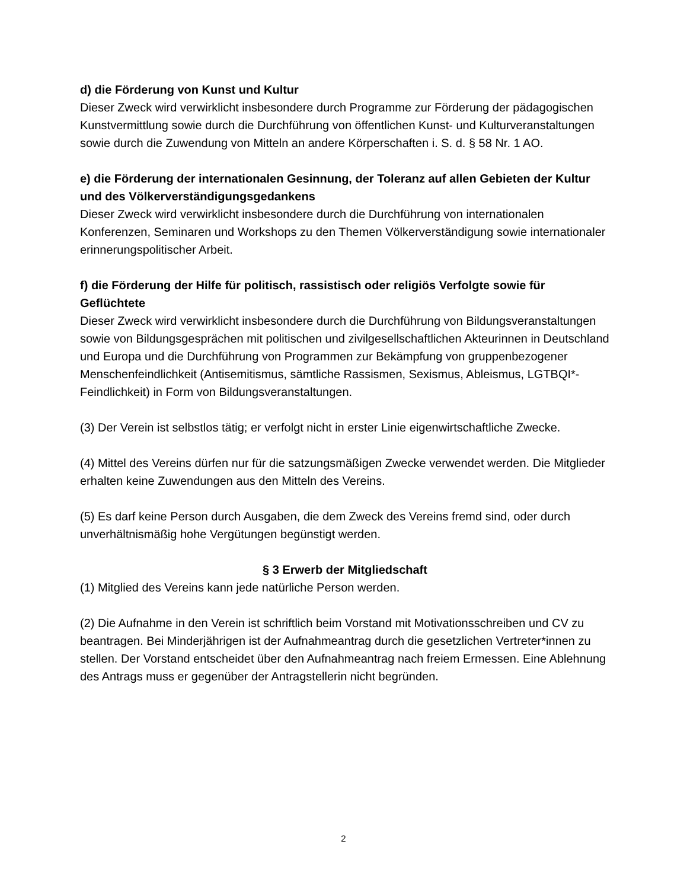d) die Förderung von Kunst und Kultur
Dieser Zweck wird verwirklicht insbesondere durch Programme zur Förderung der pädagogischen Kunstvermittlung sowie durch die Durchführung von öffentlichen Kunst- und Kulturveranstaltungen sowie durch die Zuwendung von Mitteln an andere Körperschaften i. S. d. § 58 Nr. 1 AO.
e) die Förderung der internationalen Gesinnung, der Toleranz auf allen Gebieten der Kultur und des Völkerverständigungsgedankens
Dieser Zweck wird verwirklicht insbesondere durch die Durchführung von internationalen Konferenzen, Seminaren und Workshops zu den Themen Völkerverständigung sowie internationaler erinnerungspolitischer Arbeit.
f) die Förderung der Hilfe für politisch, rassistisch oder religiös Verfolgte sowie für Geflüchtete
Dieser Zweck wird verwirklicht insbesondere durch die Durchführung von Bildungsveranstaltungen sowie von Bildungsgesprächen mit politischen und zivilgesellschaftlichen Akteurinnen in Deutschland und Europa und die Durchführung von Programmen zur Bekämpfung von gruppenbezogener Menschenfeindlichkeit (Antisemitismus, sämtliche Rassismen, Sexismus, Ableismus, LGTBQI*-Feindlichkeit) in Form von Bildungsveranstaltungen.
(3) Der Verein ist selbstlos tätig; er verfolgt nicht in erster Linie eigenwirtschaftliche Zwecke.
(4) Mittel des Vereins dürfen nur für die satzungsmäßigen Zwecke verwendet werden. Die Mitglieder erhalten keine Zuwendungen aus den Mitteln des Vereins.
(5) Es darf keine Person durch Ausgaben, die dem Zweck des Vereins fremd sind, oder durch unverhältnismäßig hohe Vergütungen begünstigt werden.
§ 3 Erwerb der Mitgliedschaft
(1) Mitglied des Vereins kann jede natürliche Person werden.
(2) Die Aufnahme in den Verein ist schriftlich beim Vorstand mit Motivationsschreiben und CV zu beantragen. Bei Minderjährigen ist der Aufnahmeantrag durch die gesetzlichen Vertreter*innen zu stellen. Der Vorstand entscheidet über den Aufnahmeantrag nach freiem Ermessen. Eine Ablehnung des Antrags muss er gegenüber der Antragstellerin nicht begründen.
2